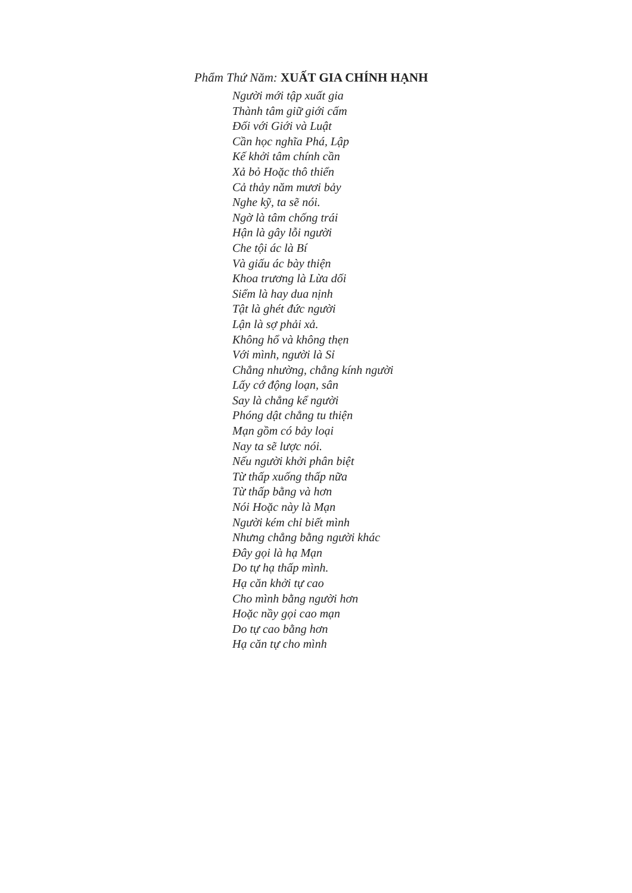Phẩm Thứ Năm: XUẤT GIA CHÍNH HẠNH
Người mới tập xuất gia
Thành tâm giữ giới cấm
Đối với Giới và Luật
Cần học nghĩa Phá, Lập
Kế khởi tâm chính cần
Xả bỏ Hoặc thô thiển
Cả thảy năm mươi bảy
Nghe kỹ, ta sẽ nói.
Ngờ là tâm chống trái
Hận là gây lỗi người
Che tội ác là Bí
Và giấu ác bày thiện
Khoa trương là Lừa dối
Siểm là hay dua nịnh
Tật là ghét đức người
Lận là sợ phải xả.
Không hổ và không thẹn
Với mình, người là Sỉ
Chẳng nhường, chẳng kính người
Lấy cớ động loạn, sân
Say là chẳng kể người
Phóng dật chẳng tu thiện
Mạn gồm có bảy loại
Nay ta sẽ lược nói.
Nếu người khởi phân biệt
Từ thấp xuống thấp nữa
Từ thấp bằng và hơn
Nói Hoặc này là Mạn
Người kém chỉ biết mình
Nhưng chẳng bằng người khác
Đây gọi là hạ Mạn
Do tự hạ thấp mình.
Hạ căn khởi tự cao
Cho mình bằng người hơn
Hoặc nầy gọi cao mạn
Do tự cao bằng hơn
Hạ căn tự cho mình